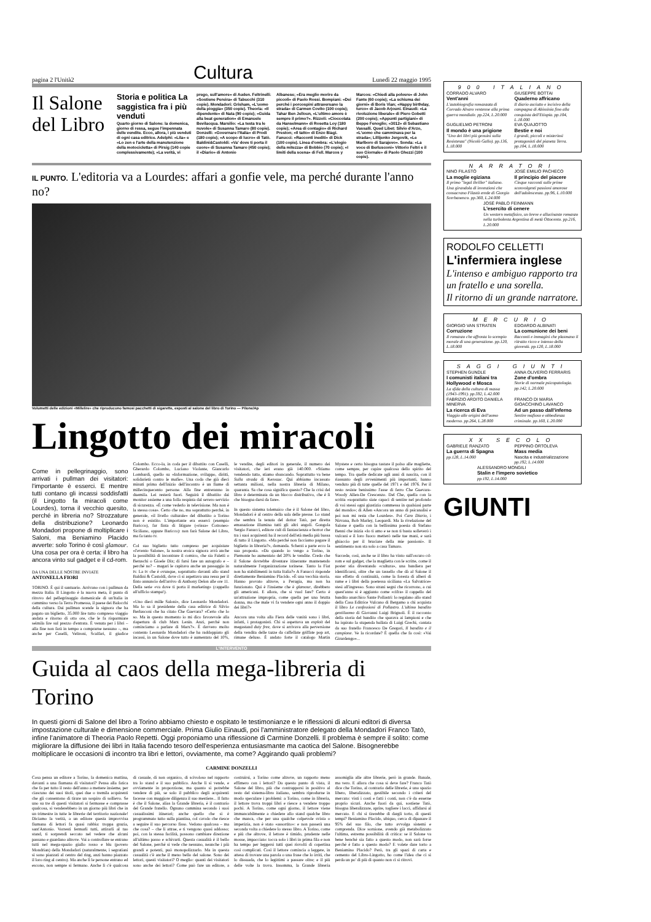pagina 2 l'Unità2 Cultura Lunedì 22 maggio 1995
Il Salone del Libro
Storia e politica La saggistica fra i più venduti
Quarto giorno di Salone: la domenica, giorno di ressa, segue l'impennata delle vendite. Ecco, allora, i più venduti di ogni casa editrice. Adelphi: «Lila» e «Lo zen e l'arte della manutenzione della motocicletta» di Pirsig (140 copie complessivamente); «La verità, vi
prego, sull'amore» di Auden. Feltrinelli: «Sostiene Pereira» di Tabucchi (310 copie). Mondadori: Grisham, «L'uomo della pioggia» (350 copie). Theoria: «Il dipendente» di Nata (90 copie); «Guida alla beat generation» di Emanuele Bevilacqua. Marsilio: «La testa tra le nuvole» di Susanna Tamaro (80 copie). Donzelli: «Governare l'Italia» di Prodi (180 copie); «A scopo di lucro» di Tatò. Baldini&Castoldi: «Va' dove ti porta il cuore» di Susanna Tamaro (450 copie); il «Diario» di Antonio
Albanese; «Era meglio morire da piccoli» di Paolo Rossi. Bompiani: «Dei perché i porcospini attraversano la strada» di Carmen Covito (100 copie); Tahar Ben Jelloun, «L'ultimo amore è sempre il primo?». Rizzoli: «Cioccolata da Hanselmann» di Rosetta Loy (180 copie); «Area di contagio» di Richard Preston; «Il tatto» di Enzo Biagi. Fanucci: «Racconti inediti» di Dick (100 copie). Linea d'ombra: «L'elogio della mitezza» di Bobbio (70 copie); «I limiti della scena» di Fell. Marcos y
Marcos: «Chiedi alla polvere» di John Fante (60 copie); «La schiuma dei giorni» di Boris Vian; «Happy birthday, turco» di Jacob Arjouni. Einaudi: «La rivoluzione liberale» di Piero Gobetti (200 copie); «Appunti partigiani» di Beppe Fenoglio; «3012» di Sebastiano Vassalli. Qued Libet: Silvio d'Arzo, «L'uomo che camminava per la strada»; Lillijenko Jergovik, «Le Marlboro di Sarajevo». Sonda: «La voce di Berlusconi» Vittorio Feltri e il suo Giornale» di Paolo Ghezzi (100 copie).
IL PUNTO. L'editoria va a Lourdes: affari a gonfie vele, ma perché durante l'anno no?
Volumetti delle edizioni «Millelire» che riproducono famosi pacchetti di sigarette, esposti al salone del libro di Torino — Pilone/Ap
Lingotto dei miracoli
Come in pellegrinaggio, sono arrivati i pullman dei visitatori: l'importante è esserci. E mentre tutti contano gli incassi soddisfatti (il Lingotto fa miracoli come Lourdes), torna il vecchio quesito, perché in libreria no? Strozzature della distribuzione? Leonardo Mondadori propone di moltiplicare i Saloni, ma Beniamino Placido avverte: solo Torino è così glamour. Una cosa per ora è certa: il libro ha ancora vinto sul gadget e il cd-rom.
DA UNA DELLE NOSTRE INVIATE
ANTONELLA FIORI
TORINO. È qui il santuario. Arrivano con i pullman da mezza Italia. Il Lingotto è la nuova meta, il punto di ritrovo del pellegrinaggio domenicale di un'Italia in cammino verso la Terra Promessa, il paese dei Balocchi della cultura. Dai pullman scende la signora che ha pagato un biglietto, 35.000 lire tutto compreso viaggio andata e ritorno di otto ore, che le fa risparmiare seimila lire sul prezzo d'entrata. È venuta per i libri – alla fine non farà in tempo a comprarne nessuno –, ma anche per Caselli, Veltroni, Scalfari, il giudice Colombo. Ecco-la, in coda per il dibattito con Caselli, Gherardo Colombo, Luciano Violante, Giancarlo Lombardi, quello su «Informazione, sviluppo, diritti, solidarietà contro le mafie». Una coda che già dieci minuti prima dell'inizio dell'incontro è un fiume di millecinquecento persone. Alla fine entreranno in duemila. Lei resterà fuori. Seguirà il dibattito dai monitor assieme a una folla respinta dal severo servizio di sicurezza. «È come vederlo in televisione. Ma non è la stessa cosa». Certo che no, ma soprattutto perché, in generale, «il livello culturale» del dibattito a Torino non è esistito. L'importante era esserci (esempio Baricco), far finta di litigare («rissa» Cotroneo-Siciliano, oppure Baricco): non farà Salone del Libro, ma fa tanto tv.
Col suo biglietto tutto compreso per acquistare «l'evento Salone», la nostra eroica signora avrà anche la possibilità di incontrare il comico, che sia Faletti o Beruschi o Gioele Dix; di farsi fare un autografo e – perché no? – magari le capitava anche un passaggio in tv. La tv che è ovunque, soprattutto davanti allo stand Baldini & Castoldi, dove ci si aspettava una ressa per il finto annuncio dell'arrivo di Anthony Delon alle ore 11. Della serie «va dove ti porta il marketing» (cappello all'ufficio stampa!).
«Uno dieci mille Saloni», dice Leonardo Mondadori. Ma lo sa il presidente della casa editrice di Silvio Berlusconi che ha citato Che Guevara? «Certo che lo so. Ma in questo momento io mi dico favorevole alla riapertura di club Marx Lenin. Anzi, perché non cominciamo a parlare di Marx?». È davvero molto contento Leonardo Mondadori che ha raddoppiato gli incassi, in un Salone dove tutto è aumentato del 10%, le vendite, degli editori in generale, il numero dei visitatori, che ieri erano già 140.000. «Stiamo vendendo tutto, stiamo sbancando. Soprattutto va bene Sulla strada di Kerouac. Qui abbiamo incassato settanta milioni, nella nostra libreria di Milano, quaranta. Sa che cosa significa questo? Che la crisi del libro è determinata da un blocco distributivo, che è lì che bisogna darsi da fare».
In questo sistema tolemaico che è il Salone del libro, Mondadori è al centro della sala delle presse. Lo stand che sembra la tenuta del dottor Tatò, per diretta emanazione illumina tutti gli altri angoli. Gongola Sergio Fanucci, editore cult di fantascienza e horror che tra i suoi acquirenti ha il record dell'età media più bassa di tutto il Lingotto. «Ma perché non facciamo pagare il biglietto in libreria?», domanda. Scherzi a parte ecco la sua proposta. «Da quando io vengo a Torino, in Piemonte ho aumentato del 20% le vendite. Credo che il Salone dovrebbe diventare itinerante mantenendo naturalmente l'organizzazione torinese. Tanto la Fiat non ha stabilimenti in tutta Italia?» A Fanucci risponde direttamente Beniamino Placido. «È una vecchia storia. Hanno provato altrove, a Perugia, ma non ha funzionato. Qui è l'insieme che è glamour, direbbero gli americani. E allora, che si vuol fare? Certo è un'attrazione impropria, come quella per una brutta donna, ma che male vi fa vendere ogni anno il doppio dei libri?»
Ancora una volta alla Fiera delle vanità sono i libri, infatti, i protagonisti. Chi si aspettava un exploit del megastand duty free, dove si arrivava alla perversione della vendita delle tazze da caffellate griffate pop art, rimane deluso. È andato forte il catalogo Martin Mystere e certo bisogna tastare il polso alle magliette, come sempre, per capire qualcosa dello spirito del tempo. Tra quelle dedicate agli anni di nascita, con il riassunto degli avvenimenti più importanti, hanno venduto più di tutte quelle del 1971 e del 1976. Per il resto resiste benissimo l'asse di ferro Che Guevara-Woody Allen-De Crescenzo. Del Che, quella con la scritta «soprattutto siate capaci di sentire nel profondo di voi stessi ogni giustizia commessa in qualsiasi parte del mondo»; di Allen «Ancora un anno di psicanalisi e poi non mi resta che Lourdes». Poi Caro Diario, i Nirvana, Bob Marley, Leopardi. Ma la rivelazione del Salone è quella con la bellissima poesia di Stefano Benni che inizia «Io ti amo e se non ti basta solleverò i vulcani e il loro fuoco metterò nelle tue mani, e sarà ghiaccio per il bruciare della mie passioni». Il sentimento non sta solo a casa Tamaro.
Succede, così, anche se il libro ha vinto sull'oscuro cd-rom e sul gadget, che la maglietta con le scritte, come il poster stia diventando «cultura», una bandiera per identificarsi, oltre che un tassello che dà al Salone il suo effetto di continuità, come la foresta di alberi di rame e i libri della poetessa siciliana «La Salvatrice» stesi all'ingresso. Sono strani segni che ricorrono, a cui quest'anno si è aggiunto come «cifra» il cappello del bandito anarchico Sante Pollastri: lo regalano allo stand della Casa Editrice Vulcano di Bergamo a chi acquista il libro Le confessioni di Pollastro. L'ultimo bandito gentiluomo di Giovanni Luigi Brignoli. È il racconto della storia del bandito che sparava ai lampioni e che ha ispirato la stupenda ballata di Luigi Grechi, cantata da suo fratello Francesco De Gregori, Il bandito e il campione. Ve la ricordate? È quella che fa così: «Vai Girardengo»...
L'INTERVENTO
Guida al caos della mega-libreria di Torino
In questi giorni di Salone del libro a Torino abbiamo chiesto e ospitato le testimonianze e le riflessioni di alcuni editori di diversa impostazione culturale e dimensione commerciale. Prima Giulio Einaudi, poi l'amministratore delegato della Mondadori Franco Tatò, infine l'animatore di Theoria Paolo Repetti. Oggi proponiamo una riflessione di Carmine Donzelli. Il problema è sempre il solito: come migliorare la diffusione dei libri in Italia facendo tesoro dell'esperienza entusiasmante ma caotica del Salone. Bisognerebbe moltiplicare le occasioni di incontro tra libri e lettori, ovviamente, ma come? Aggirando quali problemi?
CARMINE DONZELLI
Cosa pensa un editore a Torino, la domenica mattina, davanti a una fiumana di visitatori? Pensa alla fatica che fa per tutto il resto dell'anno a mettere insieme, per ciascuno dei suoi titoli, quei due o tremila acquirenti che gli consentono di tirare un sospiro di sollievo. Se uno su tre di questi visitatori si fermasse e comprasse qualcosa, si venderebbero in un giorno più libri che in un trimestre in tutte le librerie del territorio nazionale! Diciamo la verità, a un editore questa improvvisa fiumana di lettori fa quasi rabbia: troppa grazia, sant'Antonio. Vorresti fermarli tutti, attirarli al tuo stand, ti sorprendi seccato nel vedere che alcuni passano e guardano altrove. Vai a controllare se entrano tutti nel mega-spazio giallo rosso e blu (povero Mondrian) della Mondadori (naturalmente, i segratiani si sono piazzati al centro del ring, anzi hanno piazzato il loro ring al centro). Ma anche lì le persone entrano ed escono, non sempre si fermano. Anche lì c'è qualcosa di casuale, di non organico, di scivoloso nel rapporto tra lo stand e il suo pubblico. Anche lì si vende, e ovviamente in proporzione, ma quanto si potrebbe vendere di più, se solo il pubblico degli acquirenti facesse con maggiore diligenza il suo mestiere... Il fatto è che il Salone, alias la Grande libreria, è il contrario del Grande fratello. Ognuno cammina secondo i suoi casualissimi itinerari; anche quello che si è programmato tutto sulla piantina, col cavolo che riesce a seguire il suo percorso fisso. Vedono qualcosa – ma che cosa? – che li attrae, e ti vengono quasi addosso; poi, con la stessa facilità, possono cambiare direzione all'ultimo passo e schivarti. Questa casualità è il bello del Salone, perché si vede che nessuno, neanche i più grandi e potenti, può monopolizzarlo. Ma in questa casualità c'è anche il meno bello del salone. Sono dei lettori, questi visitatori? O meglio: quanti dei visitatori sono anche dei lettori? Come può fare un editore, a costruirsi, a Torino come altrove, un rapporto meno effimero con i lettori? Da questo punto di vista, il Salone del libro, più che contrapporsi in positivo al resto del sistema-libro italiano, sembra riprodurne in modo speculare i problemi: a Torino, come in libreria, il lettore trova troppi libri e riesce a vendere troppo pochi. A Torino, come ogni giorno, il lettore viene immancabilmente a chiedere allo stand qualche libro che manca, che per una qualche colpevole svista o imperizia, non è stato «assortito»: e non passerà una seconda volta a chiedere lo stesso libro. A Torino, come e più che altrove, il lettore è timido, prudente nelle mosse, impacciato: tocca solo i libri in prima fila e non ha tempo per leggersi tutti quei risvolti di copertina così complicati. Così il lettore comincia a leggere, in attesa di trovare una parola o una frase che lo irriti, che lo dissuada, che lo legittimi a passare oltre; e il più delle volte la trova. Insomma, la Grande libreria assomiglia alle altre librerie, però in grande. Banale, ma vero. E allora che cosa si deve fare? Franco Tatò dice che Torino, al contrario delle librerie, è uno spazio libero, liberalizzato, gestibile secondo i criteri del mercato: visti i costi e fatti i conti, non c'è da esserne proprio sicuri. Anche fuori da qui, sostiene Tatò, bisogna liberalizzare, aprire, togliere i lacci, affidarsi al mercato. E chi si tirerebbe di dargli torto, di questi tempi? Beniamino Placido, ubiquo, cerca di dipanare il 95% del suo filo, che tutto avvolga sistemi e comprenda. Dice sornione, avendo già metabolizzato l'ultima, estrema possibilità di critica: se il Salone va bene benché sia fatto a questo modo, non sarà forse perché è fatto a questo modo? E volete dare torto a Beniamino Placido? Però, tra gli spazi di carta e cemento del Libro-Lingotto, ho come l'idea che ci si perda un po' di più di quanto non ci si ritrovi.
900 ITALIANO
CORRADO ALVARO
Vent'anni
L'autobiografia romanzata di Corrado Alvaro ventenne alla prima guerra mondiale. pp.224, L.20.000
GIUSEPPE BOTTAI
Quaderno affricano
Il diario asciutto e incisivo della campagna di Abissinia fino alla conquista dell'Etiopia. pp.104, L.18.000
GUGLIELMO PETRONI
Il mondo è una prigione
"Uno dei libri più genuini sulla Resistenza" (Nicolò Gallo). pp.136, L.18.000
EVA QUAJOTTO
Bestie e noi
I grandi, piccoli e misteriosi protagonisti del pianeta Terra. pp.104, L.18.000
NARRATORI
NINO FILASTÒ
La moglie egiziana
Il primo "legal thriller" italiano. Una girandola di invenzioni che consacrano Filastò erede di Giorgio Scerbanenco. pp.360, L.24.000
JOSÉ EMILIO PACHECO
Il principio del piacere
Cinque racconti sulle prime sconvolgenti passioni amorose dell'adolescenza. pp.96, L.10.000
JOSÉ PABLO FEINMANN
L'esercito di cenere
Un western metafisico, un breve e allucinante romanzo nella turbolenta Argentina di metà Ottocento. pp.216, L.20.000
RODOLFO CELLETTI
L'infermiera inglese
L'intenso e ambiguo rapporto tra un fratello e una sorella.
Il ritorno di un grande narratore.
MERCURIO
GIORGIO VAN STRATEN
Corruzione
Il romanzo che affronta lo scempio morale di una generazione. pp.120, L.18.000
EDOARDO ALBINATI
La comunione dei beni
Racconti e immagini che plasmano il ritratto ricco e intenso della gioventù. pp.120, L.18.000
SAGGI GIUNTI
STEPHEN GUNDLE
I comunisti italiani tra Hollywood e Mosca
La sfida della cultura di massa (1943-1991). pp.592, L.42.000
ANNA OLIVERIO FERRARIS
Zone d'ombra
Storie di normale psicopatologia. pp.142, L.20.000
FABRIZIO ARDITO DANIELA MINERVA
La ricerca di Eva
Viaggio alle origini dell'uomo moderno. pp.264, L.28.000
FRANCO DI MARIA GIOACCHINO LAVANCO
Ad un passo dall'inferno
Sentire mafioso e obbedienza criminale. pp.160, L.20.000
XX SECOLO
GABRIELE RANZATO
La guerra di Spagna
pp.128, L.14.000
PEPPINO ORTOLEVA
Mass media
Nascita e industrializzazione
pp.192, L.14.000
ALESSANDRO MONGILI
Stalin e l'impero sovietico
pp.192, L.14.000
GIUNTI